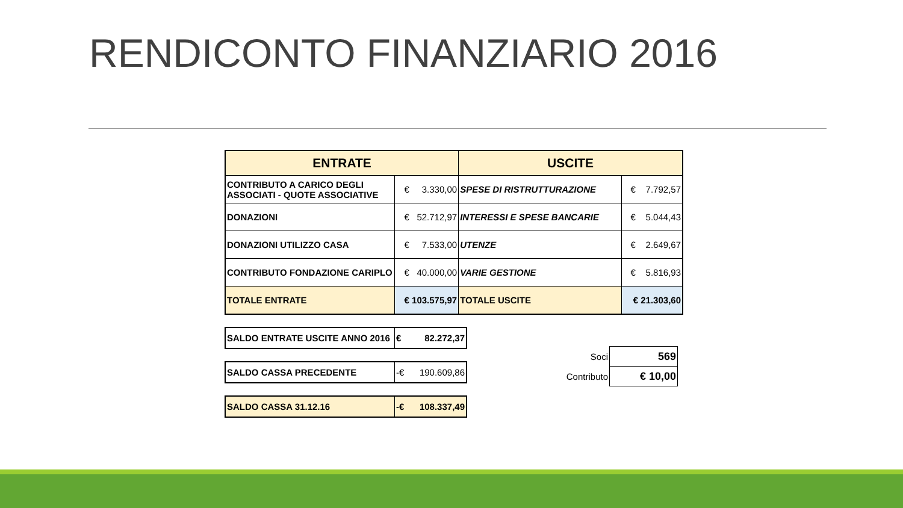RENDICONTO FINANZIARIO 2016
| ENTRATE | | USCITE | |
| --- | --- | --- | --- |
| CONTRIBUTO A CARICO DEGLI ASSOCIATI - QUOTE ASSOCIATIVE | € 3.330,00 | SPESE DI RISTRUTTURAZIONE | € 7.792,57 |
| DONAZIONI | € 52.712,97 | INTERESSI E SPESE BANCARIE | € 5.044,43 |
| DONAZIONI UTILIZZO CASA | € 7.533,00 | UTENZE | € 2.649,67 |
| CONTRIBUTO FONDAZIONE CARIPLO | € 40.000,00 | VARIE GESTIONE | € 5.816,93 |
| TOTALE ENTRATE | € 103.575,97 | TOTALE USCITE | € 21.303,60 |
| SALDO ENTRATE USCITE ANNO 2016 | € 82.272,37 |
| SALDO CASSA PRECEDENTE | -€ 190.609,86 |
| SALDO CASSA 31.12.16 | -€ 108.337,49 |
| Soci | 569 |
| Contributo | € 10,00 |